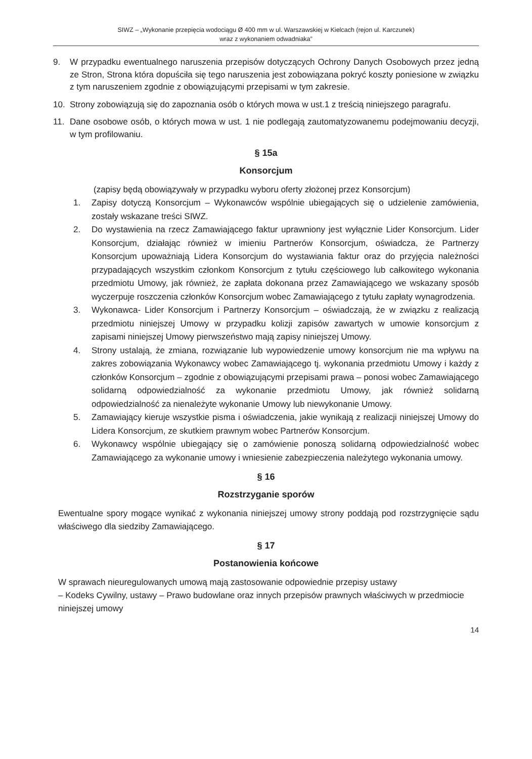SIWZ – „Wykonanie przepięcia wodociągu Ø 400 mm w ul. Warszawskiej w Kielcach (rejon ul. Karczunek)
wraz z wykonaniem odwadniaka”
9. W przypadku ewentualnego naruszenia przepisów dotyczących Ochrony Danych Osobowych przez jedną ze Stron, Strona która dopuściła się tego naruszenia jest zobowiązana pokryć koszty poniesione w związku z tym naruszeniem zgodnie z obowiązującymi przepisami w tym zakresie.
10. Strony zobowiązują się do zapoznania osób o których mowa w ust.1 z treścią niniejszego paragrafu.
11. Dane osobowe osób, o których mowa w ust. 1 nie podlegają zautomatyzowanemu podejmowaniu decyzji, w tym profilowaniu.
§ 15a
Konsorcjum
(zapisy będą obowiązywały w przypadku wyboru oferty złożonej przez Konsorcjum)
1. Zapisy dotyczą Konsorcjum – Wykonawców wspólnie ubiegających się o udzielenie zamówienia, zostały wskazane treści SIWZ.
2. Do wystawienia na rzecz Zamawiającego faktur uprawniony jest wyłącznie Lider Konsorcjum. Lider Konsorcjum, działając również w imieniu Partnerów Konsorcjum, oświadcza, że Partnerzy Konsorcjum upoważniają Lidera Konsorcjum do wystawiania faktur oraz do przyjęcia należności przypadających wszystkim członkom Konsorcjum z tytułu częściowego lub całkowitego wykonania przedmiotu Umowy, jak również, że zapłata dokonana przez Zamawiającego we wskazany sposób wyczerpuje roszczenia członków Konsorcjum wobec Zamawiającego z tytułu zapłaty wynagrodzenia.
3. Wykonawca- Lider Konsorcjum i Partnerzy Konsorcjum – oświadczają, że w związku z realizacją przedmiotu niniejszej Umowy w przypadku kolizji zapisów zawartych w umowie konsorcjum z zapisami niniejszej Umowy pierwszeństwo mają zapisy niniejszej Umowy.
4. Strony ustalają, że zmiana, rozwiązanie lub wypowiedzenie umowy konsorcjum nie ma wpływu na zakres zobowiązania Wykonawcy wobec Zamawiającego tj. wykonania przedmiotu Umowy i każdy z członków Konsorcjum – zgodnie z obowiązującymi przepisami prawa – ponosi wobec Zamawiającego solidarną odpowiedzialność za wykonanie przedmiotu Umowy, jak również solidarną odpowiedzialność za nienależyte wykonanie Umowy lub niewykonanie Umowy.
5. Zamawiający kieruje wszystkie pisma i oświadczenia, jakie wynikają z realizacji niniejszej Umowy do Lidera Konsorcjum, ze skutkiem prawnym wobec Partnerów Konsorcjum.
6. Wykonawcy wspólnie ubiegający się o zamówienie ponoszą solidarną odpowiedzialność wobec Zamawiającego za wykonanie umowy i wniesienie zabezpieczenia należytego wykonania umowy.
§ 16
Rozstrzyganie sporów
Ewentualne spory mogące wynikać z wykonania niniejszej umowy strony poddają pod rozstrzygnięcie sądu właściwego dla siedziby Zamawiającego.
§ 17
Postanowienia końcowe
W sprawach nieuregulowanych umową mają zastosowanie odpowiednie przepisy ustawy
– Kodeks Cywilny, ustawy – Prawo budowlane oraz innych przepisów prawnych właściwych w przedmiocie niniejszej umowy
14